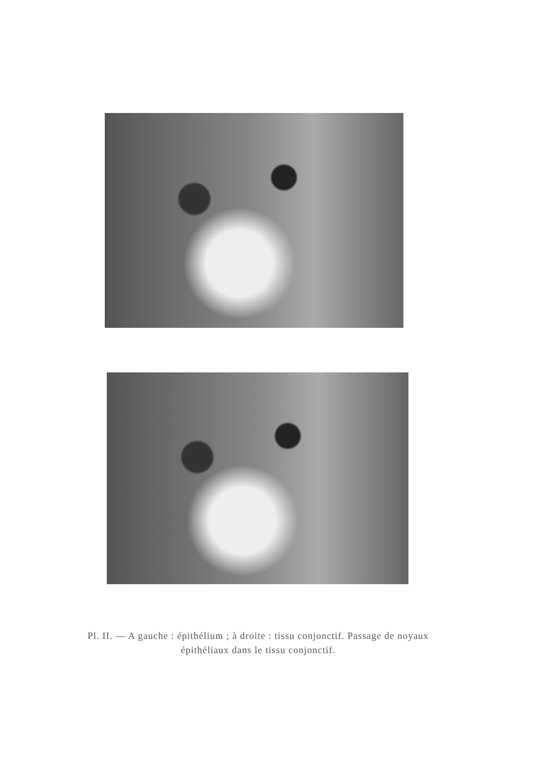Pl. II. — A gauche : épithélium ; à droite : tissu conjonctif. Passage de noyaux épithéliaux dans le tissu conjonctif.